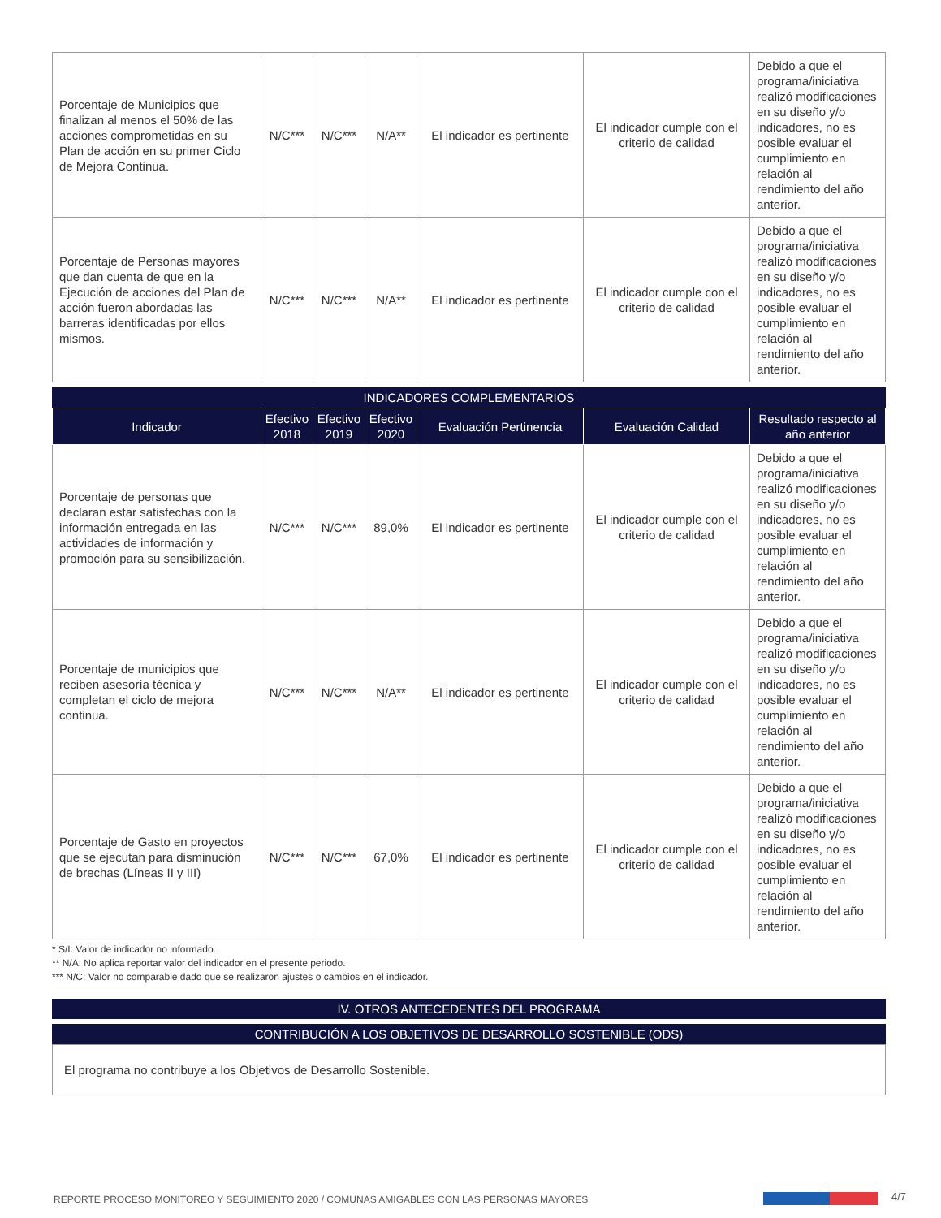| Porcentaje de Municipios que finalizan al menos el 50% de las acciones comprometidas en su Plan de acción en su primer Ciclo de Mejora Continua. | N/C*** | N/C*** | N/A** | El indicador es pertinente | El indicador cumple con el criterio de calidad | Debido a que el programa/iniciativa realizó modificaciones en su diseño y/o indicadores, no es posible evaluar el cumplimiento en relación al rendimiento del año anterior. |
| Porcentaje de Personas mayores que dan cuenta de que en la Ejecución de acciones del Plan de acción fueron abordadas las barreras identificadas por ellos mismos. | N/C*** | N/C*** | N/A** | El indicador es pertinente | El indicador cumple con el criterio de calidad | Debido a que el programa/iniciativa realizó modificaciones en su diseño y/o indicadores, no es posible evaluar el cumplimiento en relación al rendimiento del año anterior. |
INDICADORES COMPLEMENTARIOS
| Indicador | Efectivo 2018 | Efectivo 2019 | Efectivo 2020 | Evaluación Pertinencia | Evaluación Calidad | Resultado respecto al año anterior |
| --- | --- | --- | --- | --- | --- | --- |
| Porcentaje de personas que declaran estar satisfechas con la información entregada en las actividades de información y promoción para su sensibilización. | N/C*** | N/C*** | 89,0% | El indicador es pertinente | El indicador cumple con el criterio de calidad | Debido a que el programa/iniciativa realizó modificaciones en su diseño y/o indicadores, no es posible evaluar el cumplimiento en relación al rendimiento del año anterior. |
| Porcentaje de municipios que reciben asesoría técnica y completan el ciclo de mejora continua. | N/C*** | N/C*** | N/A** | El indicador es pertinente | El indicador cumple con el criterio de calidad | Debido a que el programa/iniciativa realizó modificaciones en su diseño y/o indicadores, no es posible evaluar el cumplimiento en relación al rendimiento del año anterior. |
| Porcentaje de Gasto en proyectos que se ejecutan para disminución de brechas (Líneas II y III) | N/C*** | N/C*** | 67,0% | El indicador es pertinente | El indicador cumple con el criterio de calidad | Debido a que el programa/iniciativa realizó modificaciones en su diseño y/o indicadores, no es posible evaluar el cumplimiento en relación al rendimiento del año anterior. |
* S/I: Valor de indicador no informado.
** N/A: No aplica reportar valor del indicador en el presente periodo.
*** N/C: Valor no comparable dado que se realizaron ajustes o cambios en el indicador.
IV. OTROS ANTECEDENTES DEL PROGRAMA
CONTRIBUCIÓN A LOS OBJETIVOS DE DESARROLLO SOSTENIBLE (ODS)
El programa no contribuye a los Objetivos de Desarrollo Sostenible.
REPORTE PROCESO MONITOREO Y SEGUIMIENTO 2020 / COMUNAS AMIGABLES CON LAS PERSONAS MAYORES
4/7